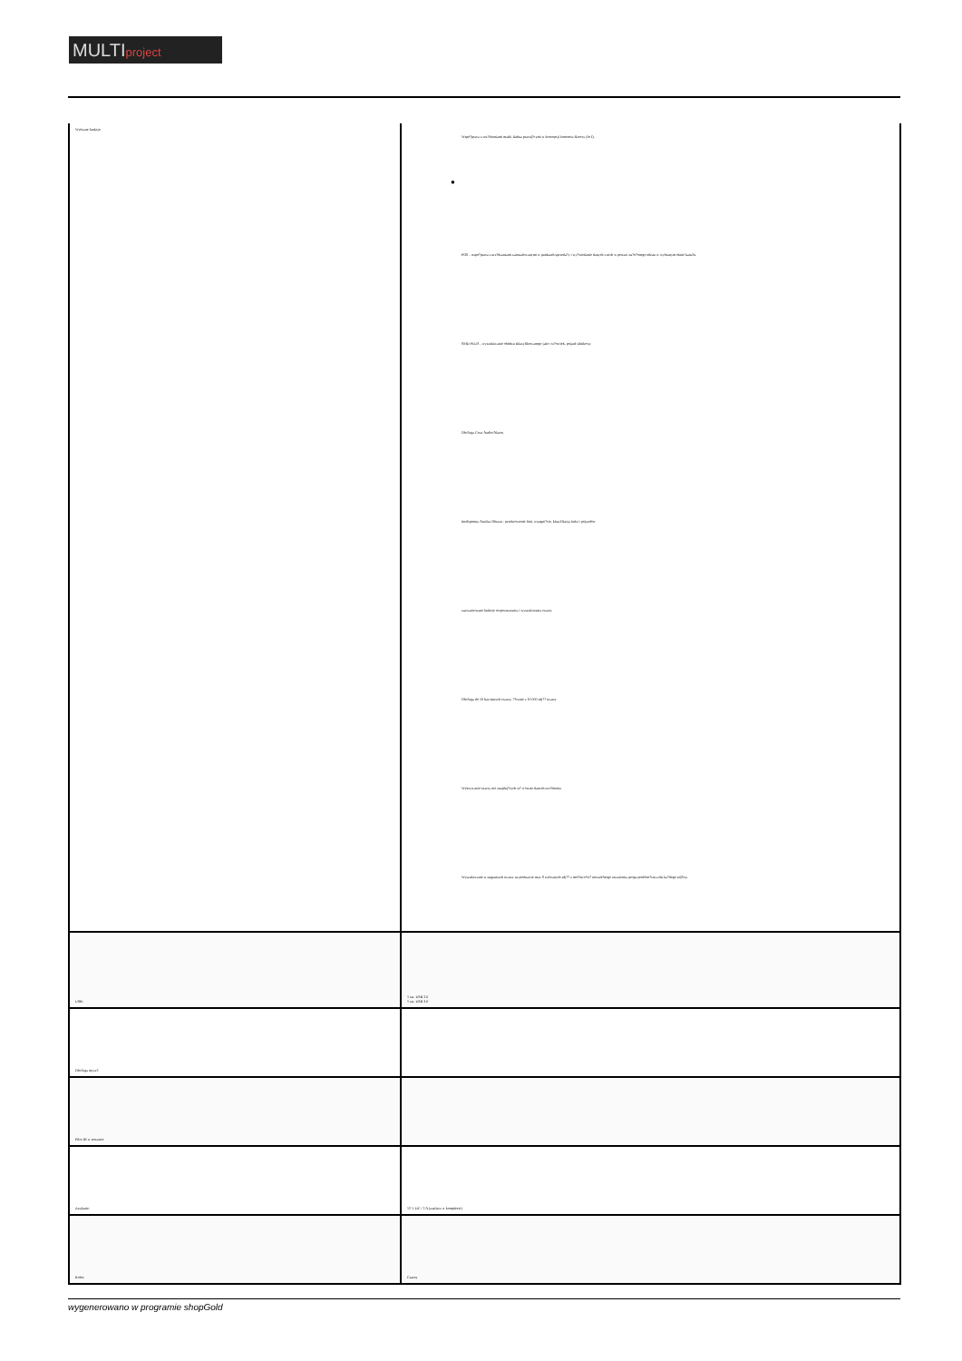MULTIproject
| Wybrane funkcje: | Wspó?praca z urz?dzeniami marki Dahua pracuj?cymi w koncepcji Internetu Rzeczy (IoT), ● POS - wspó?praca z urz?dzaniami zainstalowanymi w punktach sprzeda?y i wy?wietlanie danych z nich w postaci na?o?onego tekstu w wybranym oknie kana?u, SMD PLUS - wyszukiwanie obiektu sklasyfikowanego jako: cz?owiek, pojazd silnikowy Obs?uga Coax Audio/Alarm, Inteligentna Analiza Obrazu : przekroczenie linii, wtargni?cie, klasyfikacja ludzi i pojazdów zaawansowane funkcje rozpoznawania i wyszukiwania twarzy Obs?uga do 10 baz danych twarzy, ??cznie z 10 000 zdj?? twarzy Wykrywanie twarzy nie znajduj?cych si? w bazie danych urz?dzenia Wyszukiwanie w nagraniach twarzy na podstawie max 8 wybranych zdj?? z mo?liwo?ci? niezale?nego ustawienia progu podobie?stwa dla ka?dego zdj?cia |
| USB: | 1 szt. USB 2.0 1 szt. USB 3.0 |
| Obs?uga mysz?: | |
| Pilot IR w zestawie: | |
| Zasilanie: | 12 V DC / 2 A (zasilacz w komplecie) |
| Kolor: | Czarny |
wygenerowano w programie shopGold